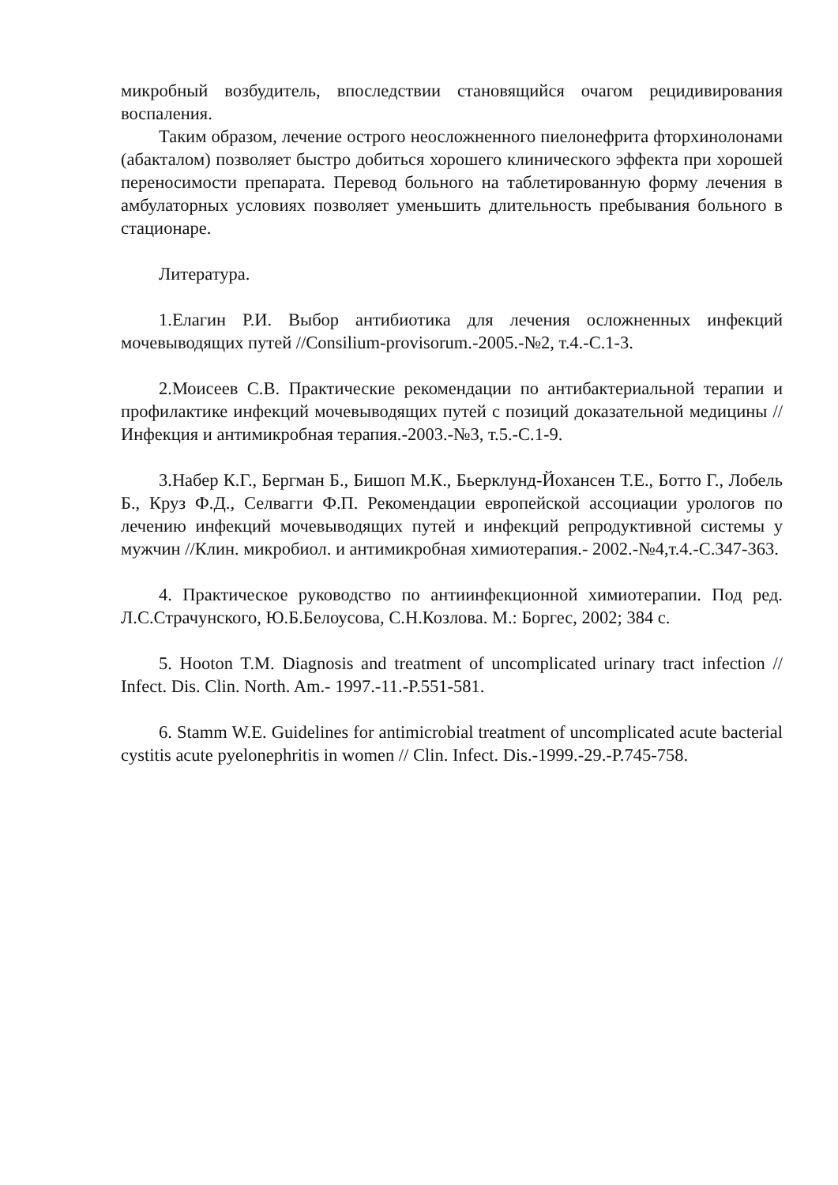микробный возбудитель, впоследствии становящийся очагом рецидивирова­ния воспаления.
Таким образом, лечение острого неосложненного пиелонефрита фторхи­нолонами (абакталом) позволяет быстро добиться хорошего клинического эффекта при хорошей переносимости препарата. Перевод больного на табле­тированную форму лечения в амбулаторных условиях позволяет уменьшить длительность пребывания больного в стационаре.
Литература.
1.Елагин Р.И. Выбор антибиотика для лечения осложненных инфекций мочевыводящих путей //Consilium-provisorum.-2005.-№2, т.4.-С.1-3.
2.Моисеев С.В. Практические рекомендации по антибактериальной те­рапии и профилактике инфекций мочевыводящих путей с позиций доказа­тельной медицины //Инфекция и антимикробная терапия.-2003.-№3, т.5.-С.1-9.
3.Набер К.Г., Бергман Б., Бишоп М.К., Бьерклунд-Йохансен Т.Е., Ботто Г., Лобель Б., Круз Ф.Д., Селвагги Ф.П. Рекомендации европейской ассоциации урологов по лечению инфекций мочевыводящих путей и инфек­ций репродуктивной системы у мужчин //Клин. микробиол. и антимикробная химиотерапия.- 2002.-№4,т.4.-С.347-363.
4. Практическое руководство по антиинфекционной химиотерапии. Под ред. Л.С.Страчунского, Ю.Б.Белоусова, С.Н.Козлова. М.: Боргес, 2002; 384 с.
5. Hooton T.M. Diagnosis and treatment of uncomplicated urinary tract infec­tion // Infect. Dis. Clin. North. Am.- 1997.-11.-P.551-581.
6. Stamm W.E. Guidelines for antimicrobial treatment of uncomplicated acute bacterial cystitis acute pyelonephritis in women // Clin. Infect. Dis.-1999.-29.-P.745-758.